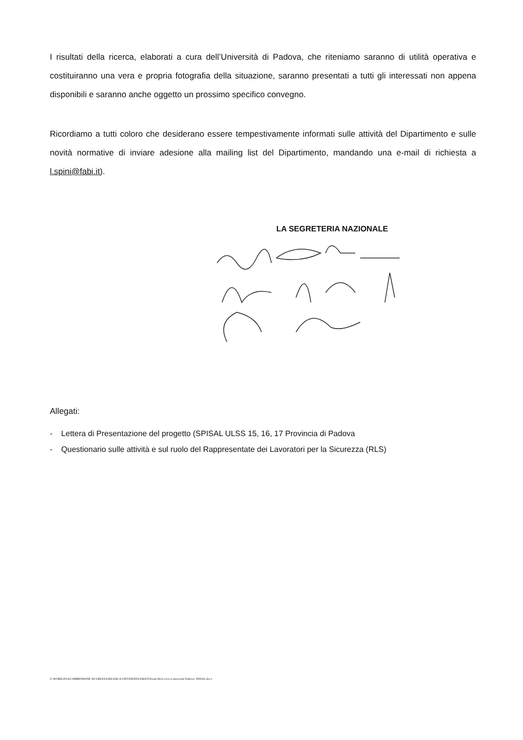I risultati della ricerca, elaborati a cura dell’Università di Padova, che riteniamo saranno di utilità operativa e costituiranno una vera e propria fotografia della situazione, saranno presentati a tutti gli interessati non appena disponibili e saranno anche oggetto un prossimo specifico convegno.
Ricordiamo a tutti coloro che desiderano essere tempestivamente informati sulle attività del Dipartimento e sulle novità normative di inviare adesione alla mailing list del Dipartimento, mandando una e-mail di richiesta a l.spini@fabi.it).
LA SEGRETERIA NAZIONALE
Allegati:
- Lettera di Presentazione del progetto (SPISAL ULSS 15, 16, 17 Provincia di Padova
- Questionario sulle attività e sul ruolo del Rappresentate dei Lavoratori per la Sicurezza (RLS)
Z:\WORD\2014\COMMISSIONE SICUREZZA\RICERCA UNIVERSITA PADOVA\sab 0412 ricerca università Padovac SPISAL.docx